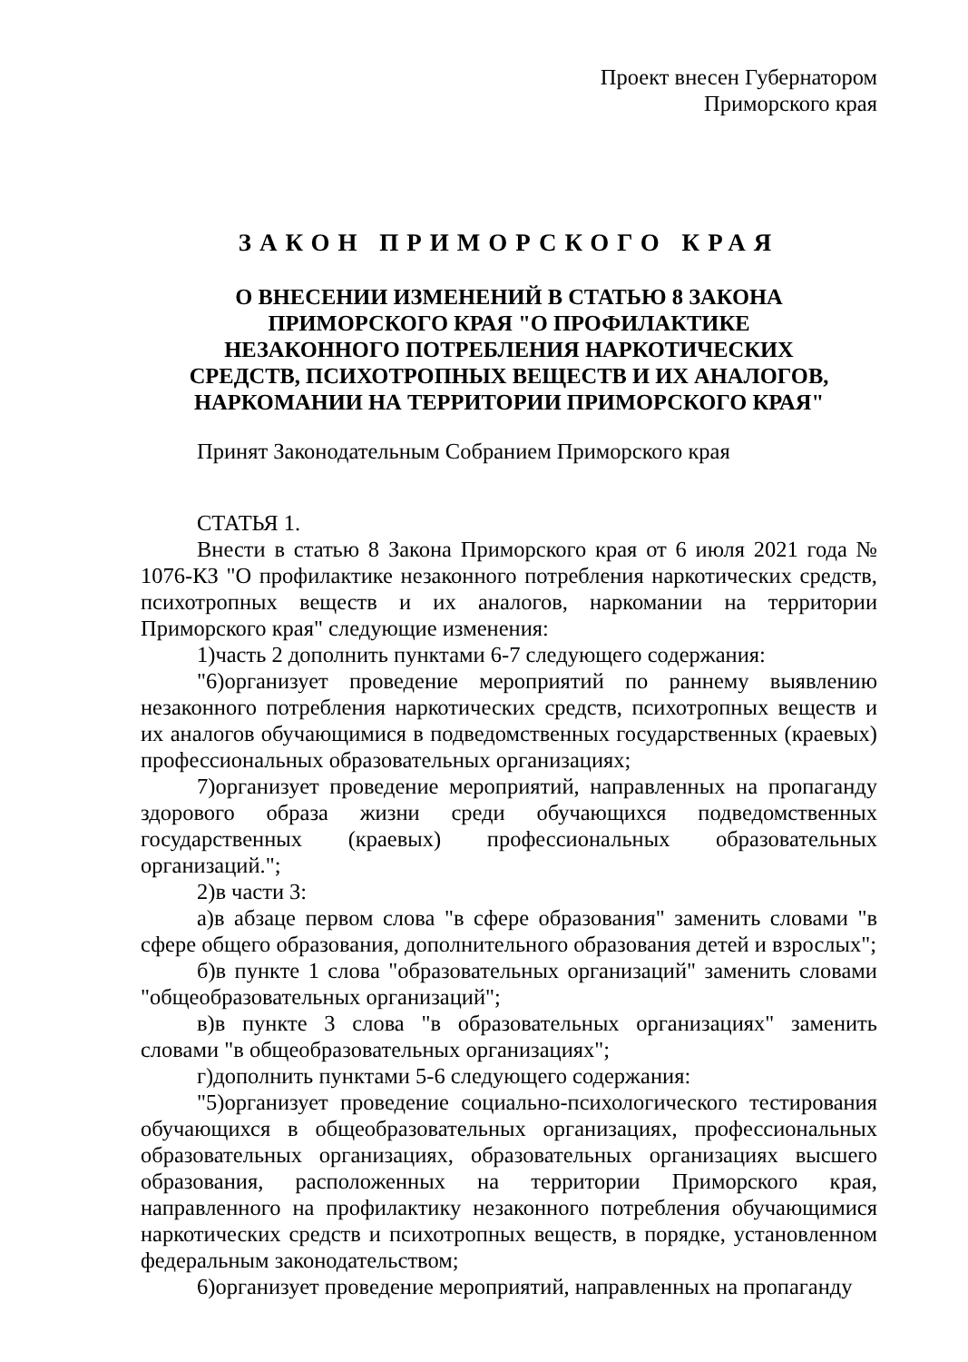Проект внесен Губернатором
Приморского края
ЗАКОН ПРИМОРСКОГО КРАЯ
О ВНЕСЕНИИ ИЗМЕНЕНИЙ В СТАТЬЮ 8 ЗАКОНА
ПРИМОРСКОГО КРАЯ "О ПРОФИЛАКТИКЕ
НЕЗАКОННОГО ПОТРЕБЛЕНИЯ НАРКОТИЧЕСКИХ
СРЕДСТВ, ПСИХОТРОПНЫХ ВЕЩЕСТВ И ИХ АНАЛОГОВ,
НАРКОМАНИИ НА ТЕРРИТОРИИ ПРИМОРСКОГО КРАЯ"
Принят Законодательным Собранием Приморского края
СТАТЬЯ 1.
Внести в статью 8 Закона Приморского края от 6 июля 2021 года № 1076-КЗ "О профилактике незаконного потребления наркотических средств, психотропных веществ и их аналогов, наркомании на территории Приморского края" следующие изменения:
1)часть 2 дополнить пунктами 6-7 следующего содержания:
"6)организует проведение мероприятий по раннему выявлению незаконного потребления наркотических средств, психотропных веществ и их аналогов обучающимися в подведомственных государственных (краевых) профессиональных образовательных организациях;
7)организует проведение мероприятий, направленных на пропаганду здорового образа жизни среди обучающихся подведомственных государственных (краевых) профессиональных образовательных организаций.";
2)в части 3:
а)в абзаце первом слова "в сфере образования" заменить словами "в сфере общего образования, дополнительного образования детей и взрослых";
б)в пункте 1 слова "образовательных организаций" заменить словами "общеобразовательных организаций";
в)в пункте 3 слова "в образовательных организациях" заменить словами "в общеобразовательных организациях";
г)дополнить пунктами 5-6 следующего содержания:
"5)организует проведение социально-психологического тестирования обучающихся в общеобразовательных организациях, профессиональных образовательных организациях, образовательных организациях высшего образования, расположенных на территории Приморского края, направленного на профилактику незаконного потребления обучающимися наркотических средств и психотропных веществ, в порядке, установленном федеральным законодательством;
6)организует проведение мероприятий, направленных на пропаганду